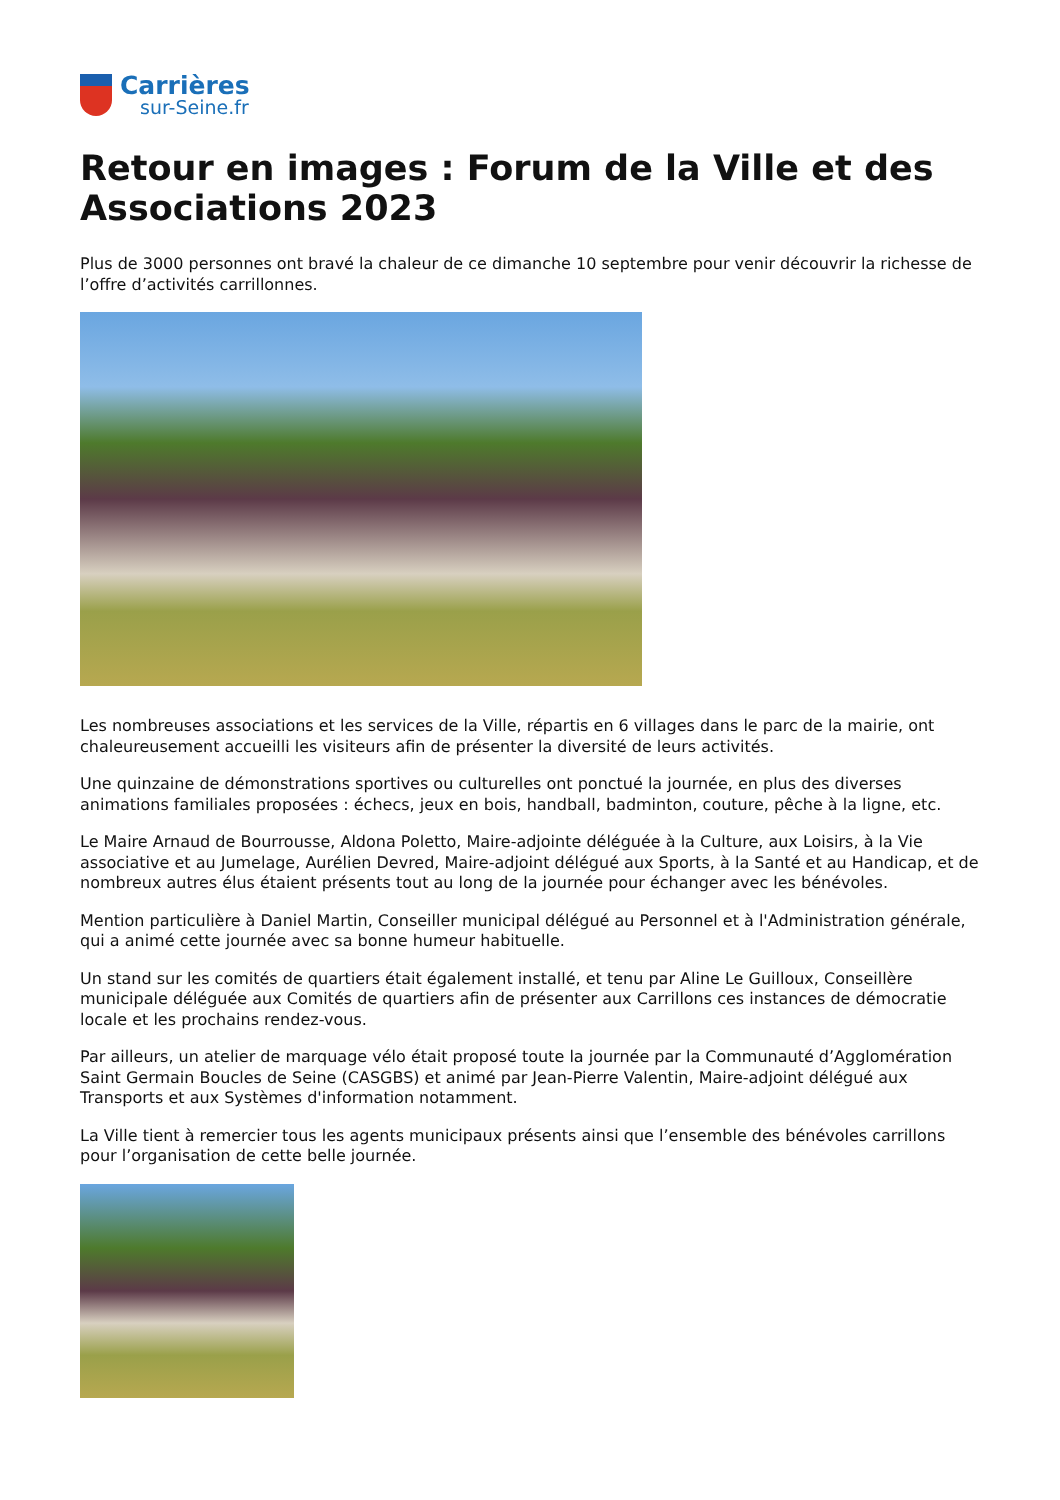Carrières
sur-Seine.fr
Retour en images : Forum de la Ville et des Associations 2023
Plus de 3000 personnes ont bravé la chaleur de ce dimanche 10 septembre pour venir découvrir la richesse de l’offre d’activités carrillonnes.
Les nombreuses associations et les services de la Ville, répartis en 6 villages dans le parc de la mairie, ont chaleureusement accueilli les visiteurs afin de présenter la diversité de leurs activités.
Une quinzaine de démonstrations sportives ou culturelles ont ponctué la journée, en plus des diverses animations familiales proposées : échecs, jeux en bois, handball, badminton, couture, pêche à la ligne, etc.
Le Maire Arnaud de Bourrousse, Aldona Poletto, Maire-adjointe déléguée à la Culture, aux Loisirs, à la Vie associative et au Jumelage, Aurélien Devred, Maire-adjoint délégué aux Sports, à la Santé et au Handicap, et de nombreux autres élus étaient présents tout au long de la journée pour échanger avec les bénévoles.
Mention particulière à Daniel Martin, Conseiller municipal délégué au Personnel et à l'Administration générale, qui a animé cette journée avec sa bonne humeur habituelle.
Un stand sur les comités de quartiers était également installé, et tenu par Aline Le Guilloux, Conseillère municipale déléguée aux Comités de quartiers afin de présenter aux Carrillons ces instances de démocratie locale et les prochains rendez-vous.
Par ailleurs, un atelier de marquage vélo était proposé toute la journée par la Communauté d’Agglomération Saint Germain Boucles de Seine (CASGBS) et animé par Jean-Pierre Valentin, Maire-adjoint délégué aux Transports et aux Systèmes d'information notamment.
La Ville tient à remercier tous les agents municipaux présents ainsi que l’ensemble des bénévoles carrillons pour l’organisation de cette belle journée.